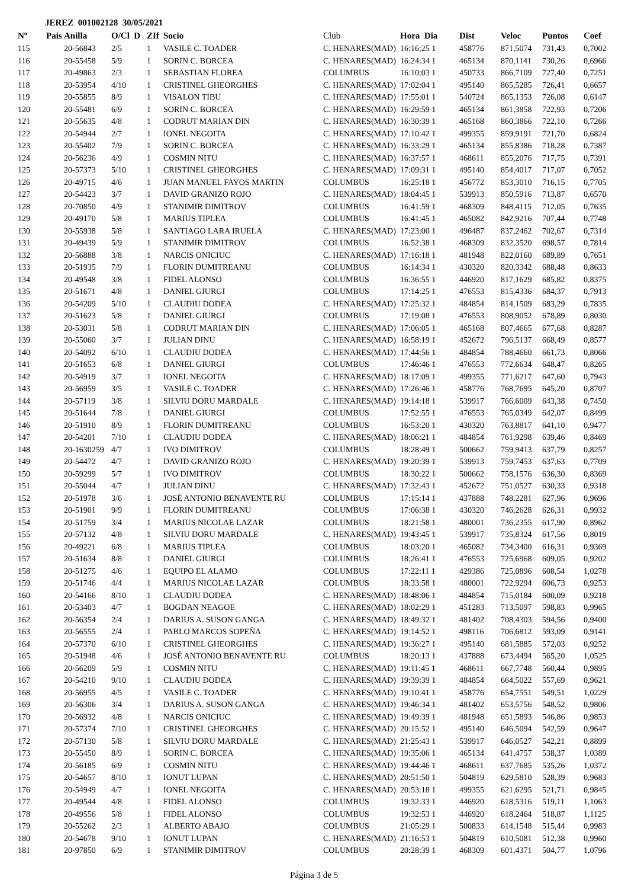JEREZ 001002128 30/05/2021
| Nº | Pais | Anilla | O/Cl D | ZIf | Socio | Club | Hora Dia | Dist | Veloc | Puntos | Coef |
| --- | --- | --- | --- | --- | --- | --- | --- | --- | --- | --- | --- |
| 115 | | 20-56843 | 2/5 | 1 | VASILE C. TOADER | C. HENARES(MAD) | 16:16:25 1 | 458776 | 871,5074 | 731,43 | 0,7002 |
| 116 | | 20-55458 | 5/9 | 1 | SORIN C. BORCEA | C. HENARES(MAD) | 16:24:34 1 | 465134 | 870,1141 | 730,26 | 0,6966 |
| 117 | | 20-49863 | 2/3 | 1 | SEBASTIAN FLOREA | COLUMBUS | 16:10:03 1 | 450733 | 866,7109 | 727,40 | 0,7251 |
| 118 | | 20-53954 | 4/10 | 1 | CRISTINEL GHEORGHES | C. HENARES(MAD) | 17:02:04 1 | 495140 | 865,5285 | 726,41 | 0,6657 |
| 119 | | 20-55855 | 8/9 | 1 | VISALON TIBU | C. HENARES(MAD) | 17:55:01 1 | 540724 | 865,1353 | 726,08 | 0,6147 |
| 120 | | 20-55481 | 6/9 | 1 | SORIN C. BORCEA | C. HENARES(MAD) | 16:29:59 1 | 465134 | 861,3858 | 722,93 | 0,7206 |
| 121 | | 20-55635 | 4/8 | 1 | CODRUT MARIAN DIN | C. HENARES(MAD) | 16:30:39 1 | 465168 | 860,3866 | 722,10 | 0,7266 |
| 122 | | 20-54944 | 2/7 | 1 | IONEL NEGOITA | C. HENARES(MAD) | 17:10:42 1 | 499355 | 859,9191 | 721,70 | 0,6824 |
| 123 | | 20-55402 | 7/9 | 1 | SORIN C. BORCEA | C. HENARES(MAD) | 16:33:29 1 | 465134 | 855,8386 | 718,28 | 0,7387 |
| 124 | | 20-56236 | 4/9 | 1 | COSMIN NITU | C. HENARES(MAD) | 16:37:57 1 | 468611 | 855,2076 | 717,75 | 0,7391 |
| 125 | | 20-57373 | 5/10 | 1 | CRISTINEL GHEORGHES | C. HENARES(MAD) | 17:09:31 1 | 495140 | 854,4017 | 717,07 | 0,7052 |
| 126 | | 20-49715 | 4/6 | 1 | JUAN MANUEL FAYOS MARTIN | COLUMBUS | 16:25:18 1 | 456772 | 853,3010 | 716,15 | 0,7705 |
| 127 | | 20-54423 | 3/7 | 1 | DAVID GRANIZO ROJO | C. HENARES(MAD) | 18:04:45 1 | 539913 | 850,5916 | 713,87 | 0,6570 |
| 128 | | 20-70850 | 4/9 | 1 | STANIMIR DIMITROV | COLUMBUS | 16:41:59 1 | 468309 | 848,4115 | 712,05 | 0,7635 |
| 129 | | 20-49170 | 5/8 | 1 | MARIUS TIPLEA | COLUMBUS | 16:41:45 1 | 465082 | 842,9216 | 707,44 | 0,7748 |
| 130 | | 20-55938 | 5/8 | 1 | SANTIAGO LARA IRUELA | C. HENARES(MAD) | 17:23:00 1 | 496487 | 837,2462 | 702,67 | 0,7314 |
| 131 | | 20-49439 | 5/9 | 1 | STANIMIR DIMITROV | COLUMBUS | 16:52:38 1 | 468309 | 832,3520 | 698,57 | 0,7814 |
| 132 | | 20-56888 | 3/8 | 1 | NARCIS ONICIUC | C. HENARES(MAD) | 17:16:18 1 | 481948 | 822,0160 | 689,89 | 0,7651 |
| 133 | | 20-51935 | 7/9 | 1 | FLORIN DUMITREANU | COLUMBUS | 16:14:34 1 | 430320 | 820,3342 | 688,48 | 0,8633 |
| 134 | | 20-49548 | 3/8 | 1 | FIDEL ALONSO | COLUMBUS | 16:36:55 1 | 446920 | 817,1629 | 685,82 | 0,8375 |
| 135 | | 20-51671 | 4/8 | 1 | DANIEL GIURGI | COLUMBUS | 17:14:25 1 | 476553 | 815,4336 | 684,37 | 0,7913 |
| 136 | | 20-54209 | 5/10 | 1 | CLAUDIU DODEA | C. HENARES(MAD) | 17:25:32 1 | 484854 | 814,1509 | 683,29 | 0,7835 |
| 137 | | 20-51623 | 5/8 | 1 | DANIEL GIURGI | COLUMBUS | 17:19:08 1 | 476553 | 808,9052 | 678,89 | 0,8030 |
| 138 | | 20-53031 | 5/8 | 1 | CODRUT MARIAN DIN | C. HENARES(MAD) | 17:06:05 1 | 465168 | 807,4665 | 677,68 | 0,8287 |
| 139 | | 20-55060 | 3/7 | 1 | JULIAN DINU | C. HENARES(MAD) | 16:58:19 1 | 452672 | 796,5137 | 668,49 | 0,8577 |
| 140 | | 20-54092 | 6/10 | 1 | CLAUDIU DODEA | C. HENARES(MAD) | 17:44:56 1 | 484854 | 788,4660 | 661,73 | 0,8066 |
| 141 | | 20-51653 | 6/8 | 1 | DANIEL GIURGI | COLUMBUS | 17:46:46 1 | 476553 | 772,6634 | 648,47 | 0,8265 |
| 142 | | 20-54919 | 3/7 | 1 | IONEL NEGOITA | C. HENARES(MAD) | 18:17:09 1 | 499355 | 771,6217 | 647,60 | 0,7943 |
| 143 | | 20-56959 | 3/5 | 1 | VASILE C. TOADER | C. HENARES(MAD) | 17:26:46 1 | 458776 | 768,7695 | 645,20 | 0,8707 |
| 144 | | 20-57119 | 3/8 | 1 | SILVIU DORU MARDALE | C. HENARES(MAD) | 19:14:18 1 | 539917 | 766,6009 | 643,38 | 0,7450 |
| 145 | | 20-51644 | 7/8 | 1 | DANIEL GIURGI | COLUMBUS | 17:52:55 1 | 476553 | 765,0349 | 642,07 | 0,8499 |
| 146 | | 20-51910 | 8/9 | 1 | FLORIN DUMITREANU | COLUMBUS | 16:53:20 1 | 430320 | 763,8817 | 641,10 | 0,9477 |
| 147 | | 20-54201 | 7/10 | 1 | CLAUDIU DODEA | C. HENARES(MAD) | 18:06:21 1 | 484854 | 761,9298 | 639,46 | 0,8469 |
| 148 | | 20-1630259 | 4/7 | 1 | IVO DIMITROV | COLUMBUS | 18:28:49 1 | 500662 | 759,9413 | 637,79 | 0,8257 |
| 149 | | 20-54472 | 4/7 | 1 | DAVID GRANIZO ROJO | C. HENARES(MAD) | 19:20:39 1 | 539913 | 759,7453 | 637,63 | 0,7709 |
| 150 | | 20-59299 | 5/7 | 1 | IVO DIMITROV | COLUMBUS | 18:30:22 1 | 500662 | 758,1576 | 636,30 | 0,8369 |
| 151 | | 20-55044 | 4/7 | 1 | JULIAN DINU | C. HENARES(MAD) | 17:32:43 1 | 452672 | 751,0527 | 630,33 | 0,9318 |
| 152 | | 20-51978 | 3/6 | 1 | JOSÉ ANTONIO BENAVENTE RU | COLUMBUS | 17:15:14 1 | 437888 | 748,2281 | 627,96 | 0,9696 |
| 153 | | 20-51901 | 9/9 | 1 | FLORIN DUMITREANU | COLUMBUS | 17:06:38 1 | 430320 | 746,2628 | 626,31 | 0,9932 |
| 154 | | 20-51759 | 3/4 | 1 | MARIUS NICOLAE LAZAR | COLUMBUS | 18:21:58 1 | 480001 | 736,2355 | 617,90 | 0,8962 |
| 155 | | 20-57132 | 4/8 | 1 | SILVIU DORU MARDALE | C. HENARES(MAD) | 19:43:45 1 | 539917 | 735,8324 | 617,56 | 0,8019 |
| 156 | | 20-49221 | 6/8 | 1 | MARIUS TIPLEA | COLUMBUS | 18:03:20 1 | 465082 | 734,3400 | 616,31 | 0,9369 |
| 157 | | 20-51634 | 8/8 | 1 | DANIEL GIURGI | COLUMBUS | 18:26:41 1 | 476553 | 725,6968 | 609,05 | 0,9202 |
| 158 | | 20-51275 | 4/6 | 1 | EQUIPO EL ALAMO | COLUMBUS | 17:22:11 1 | 429386 | 725,0896 | 608,54 | 1,0278 |
| 159 | | 20-51746 | 4/4 | 1 | MARIUS NICOLAE LAZAR | COLUMBUS | 18:33:58 1 | 480001 | 722,9294 | 606,73 | 0,9253 |
| 160 | | 20-54166 | 8/10 | 1 | CLAUDIU DODEA | C. HENARES(MAD) | 18:48:06 1 | 484854 | 715,0184 | 600,09 | 0,9218 |
| 161 | | 20-53403 | 4/7 | 1 | BOGDAN NEAGOE | C. HENARES(MAD) | 18:02:29 1 | 451283 | 713,5097 | 598,83 | 0,9965 |
| 162 | | 20-56354 | 2/4 | 1 | DARIUS A. SUSON GANGA | C. HENARES(MAD) | 18:49:32 1 | 481402 | 708,4303 | 594,56 | 0,9400 |
| 163 | | 20-56555 | 2/4 | 1 | PABLO MARCOS SOPEÑA | C. HENARES(MAD) | 19:14:52 1 | 498116 | 706,6812 | 593,09 | 0,9141 |
| 164 | | 20-57370 | 6/10 | 1 | CRISTINEL GHEORGHES | C. HENARES(MAD) | 19:36:27 1 | 495140 | 681,5885 | 572,03 | 0,9252 |
| 165 | | 20-51948 | 4/6 | 1 | JOSÉ ANTONIO BENAVENTE RU | COLUMBUS | 18:20:13 1 | 437888 | 673,4494 | 565,20 | 1,0525 |
| 166 | | 20-56209 | 5/9 | 1 | COSMIN NITU | C. HENARES(MAD) | 19:11:45 1 | 468611 | 667,7748 | 560,44 | 0,9895 |
| 167 | | 20-54210 | 9/10 | 1 | CLAUDIU DODEA | C. HENARES(MAD) | 19:39:39 1 | 484854 | 664,5022 | 557,69 | 0,9621 |
| 168 | | 20-56955 | 4/5 | 1 | VASILE C. TOADER | C. HENARES(MAD) | 19:10:41 1 | 458776 | 654,7551 | 549,51 | 1,0229 |
| 169 | | 20-56306 | 3/4 | 1 | DARIUS A. SUSON GANGA | C. HENARES(MAD) | 19:46:34 1 | 481402 | 653,5756 | 548,52 | 0,9806 |
| 170 | | 20-56932 | 4/8 | 1 | NARCIS ONICIUC | C. HENARES(MAD) | 19:49:39 1 | 481948 | 651,5893 | 546,86 | 0,9853 |
| 171 | | 20-57374 | 7/10 | 1 | CRISTINEL GHEORGHES | C. HENARES(MAD) | 20:15:52 1 | 495140 | 646,5094 | 542,59 | 0,9647 |
| 172 | | 20-57130 | 5/8 | 1 | SILVIU DORU MARDALE | C. HENARES(MAD) | 21:25:43 1 | 539917 | 646,0527 | 542,21 | 0,8899 |
| 173 | | 20-55450 | 8/9 | 1 | SORIN C. BORCEA | C. HENARES(MAD) | 19:35:06 1 | 465134 | 641,4757 | 538,37 | 1,0389 |
| 174 | | 20-56185 | 6/9 | 1 | COSMIN NITU | C. HENARES(MAD) | 19:44:46 1 | 468611 | 637,7685 | 535,26 | 1,0372 |
| 175 | | 20-54657 | 8/10 | 1 | IONUT LUPAN | C. HENARES(MAD) | 20:51:50 1 | 504819 | 629,5810 | 528,39 | 0,9683 |
| 176 | | 20-54949 | 4/7 | 1 | IONEL NEGOITA | C. HENARES(MAD) | 20:53:18 1 | 499355 | 621,6295 | 521,71 | 0,9845 |
| 177 | | 20-49544 | 4/8 | 1 | FIDEL ALONSO | COLUMBUS | 19:32:33 1 | 446920 | 618,5316 | 519,11 | 1,1063 |
| 178 | | 20-49556 | 5/8 | 1 | FIDEL ALONSO | COLUMBUS | 19:32:53 1 | 446920 | 618,2464 | 518,87 | 1,1125 |
| 179 | | 20-55262 | 2/3 | 1 | ALBERTO ABAJO | COLUMBUS | 21:05:29 1 | 500833 | 614,1548 | 515,44 | 0,9983 |
| 180 | | 20-54678 | 9/10 | 1 | IONUT LUPAN | C. HENARES(MAD) | 21:16:53 1 | 504819 | 610,5081 | 512,38 | 0,9960 |
| 181 | | 20-97850 | 6/9 | 1 | STANIMIR DIMITROV | COLUMBUS | 20:28:39 1 | 468309 | 601,4371 | 504,77 | 1,0796 |
Página 3 de 5